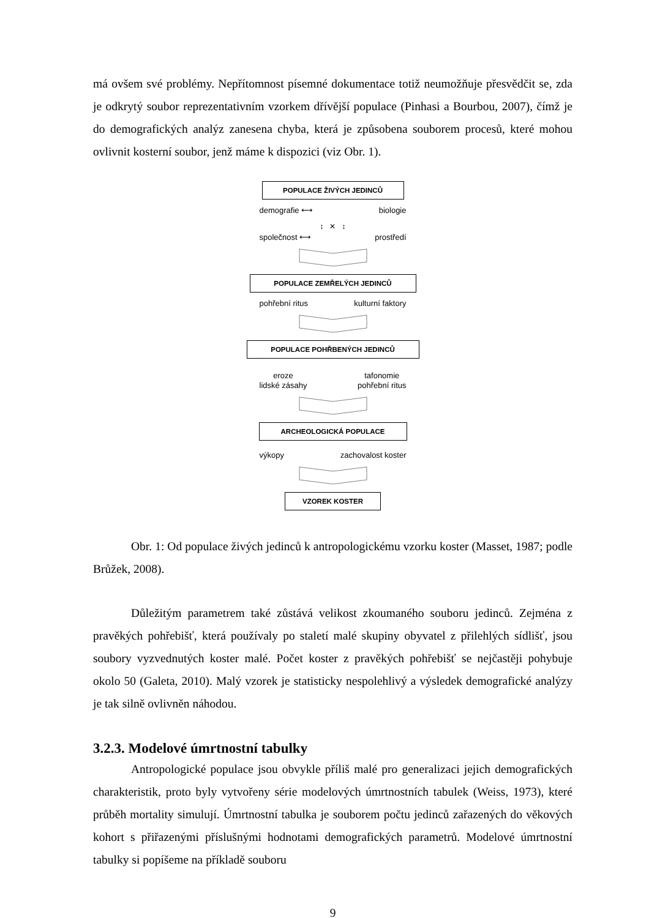má ovšem své problémy. Nepřítomnost písemné dokumentace totiž neumožňuje přesvědčit se, zda je odkrytý soubor reprezentativním vzorkem dřívější populace (Pinhasi a Bourbou, 2007), čímž je do demografických analýz zanesena chyba, která je způsobena souborem procesů, které mohou ovlivnit kosterní soubor, jenž máme k dispozici (viz Obr. 1).
POPULACE ŽIVÝCH JEDINCŮ
demografie ⟷ biologie
↕ ✕ ↕
společnost ⟷ prostředí
POPULACE ZEMŘELÝCH JEDINCŮ
pohřební ritus kulturní faktory
POPULACE POHŘBENÝCH JEDINCŮ
eroze
lidské zásahy tafonomie
pohřební ritus
ARCHEOLOGICKÁ POPULACE
výkopy zachovalost koster
VZOREK KOSTER
Obr. 1: Od populace živých jedinců k antropologickému vzorku koster (Masset, 1987; podle Brůžek, 2008).
Důležitým parametrem také zůstává velikost zkoumaného souboru jedinců. Zejména z pravěkých pohřebišť, která používaly po staletí malé skupiny obyvatel z přilehlých sídlišť, jsou soubory vyzvednutých koster malé. Počet koster z pravěkých pohřebišť se nejčastěji pohybuje okolo 50 (Galeta, 2010). Malý vzorek je statisticky nespolehlivý a výsledek demografické analýzy je tak silně ovlivněn náhodou.
3.2.3. Modelové úmrtnostní tabulky
Antropologické populace jsou obvykle příliš malé pro generalizaci jejich demografických charakteristik, proto byly vytvořeny série modelových úmrtnostních tabulek (Weiss, 1973), které průběh mortality simulují. Úmrtnostní tabulka je souborem počtu jedinců zařazených do věkových kohort s přiřazenými příslušnými hodnotami demografických parametrů. Modelové úmrtnostní tabulky si popíšeme na příkladě souboru
9